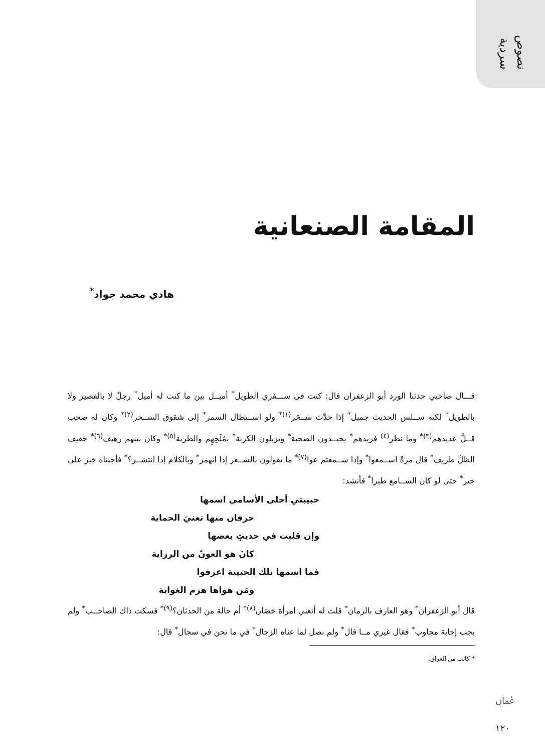نصوص
سردية
المقامة الصنعانية
هادي محمد جواد<sup>*</sup>
قـــال صاحبي حدثنا الورد أبو الزعفران قال: كنت في ســـفري الطويل<sup>*</sup> أميــل بين ما كنت له أميل<sup>*</sup> رجلٌ لا بالقصير ولا بالطويل<sup>*</sup> لكنه ســلس الحديث جميل<sup>*</sup> إذا حدَّث سَــحَر<sup>(١)</sup><sup>*</sup> ولو اســتطال السمر<sup>*</sup> إلى شقوق الســحر<sup>(٢)</sup><sup>*</sup> وكان له صحب قــلَّ عديدهم<sup>(٣)</sup><sup>*</sup> وما نظر<sup>(٤)</sup> فريدهم<sup>*</sup> يجيــدون الصحبة<sup>*</sup> ويزيلون الكربة<sup>*</sup> بمُلَحِهِم والطربة<sup>(٥)</sup><sup>*</sup> وكان بينهم رهيف<sup>(٦)</sup><sup>*</sup> خفيف الظلِّ طريف<sup>*</sup> قال مرةً اســمعوا<sup>*</sup> وإذا ســمعتم عوا<sup>(٧)</sup><sup>*</sup> ما تقولون بالشــعر إذا انهمر<sup>*</sup> وبالكلام إذا انتشــر؟<sup>*</sup> فأجبناه خير على خير<sup>*</sup> حتى لو كان الســامع طيرا<sup>*</sup> فأنشد:
حبيبتي أحلى الأسامي اسمها
حرفان منها تعنيَ الحماية
وإن قلبت في حديثٍ بعضها
كانَ هو العونٌ من الرزاية
فما اسمها تلك الحبيبة اعرفوا
ومَن هواها هزم الغواية
قال أبو الزعفران<sup>*</sup> وهو العارف بالزمان<sup>*</sup> قلت له أتعني امرأة حَصَان<sup>(٨)</sup><sup>*</sup> أم حالة من الحدثان؟<sup>(٩)</sup><sup>*</sup> فسكت ذاك الصاحــب<sup>*</sup> ولم يجب إجابة مجاوب<sup>*</sup> فقال غيري مــا قال<sup>*</sup> ولم نصل لما عناه الزجال<sup>*</sup> في ما نحن في سجال<sup>*</sup> قال:
* كاتب من العراق.
عُمان
١٢٠